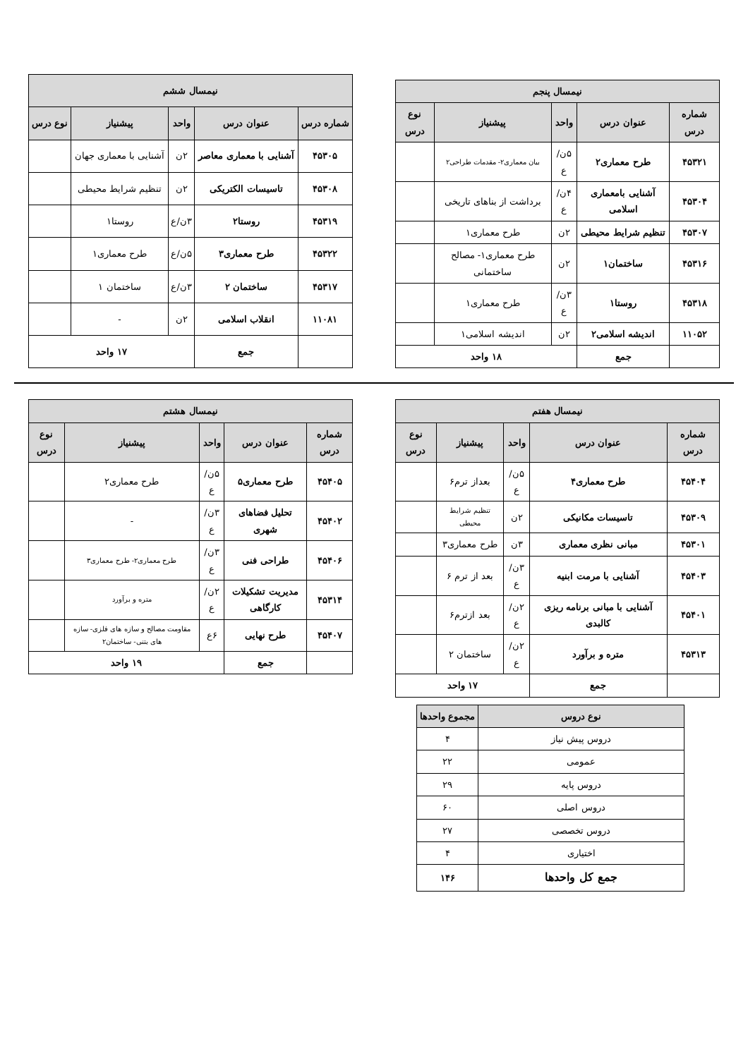| نیمسال پنجم | | | | |
| --- | --- | --- | --- | --- |
| شماره درس | عنوان درس | واحد | پیشنیاز | نوع درس |
| ۴۵۳۲۱ | طرح معماری۲ | ۵ن/ع | بیان معماری۲- مقدمات طراحی۲ | |
| ۴۵۳۰۴ | آشنایی بامعماری اسلامی | ۴ن/ع | برداشت از بناهای تاریخی | |
| ۴۵۳۰۷ | تنظیم شرایط محیطی | ۲ن | طرح معماری۱ | |
| ۴۵۳۱۶ | ساختمان۱ | ۲ن | طرح معماری۱- مصالح ساختمانی | |
| ۴۵۳۱۸ | روستا۱ | ۳ن/ع | طرح معماری۱ | |
| ۱۱۰۵۲ | اندیشه اسلامی۲ | ۲ن | اندیشه اسلامی۱ | |
| | جمع | ۱۸ واحد | | |
| نیمسال ششم | | | | |
| --- | --- | --- | --- | --- |
| شماره درس | عنوان درس | واحد | پیشنیاز | نوع درس |
| ۴۵۳۰۵ | آشنایی با معماری معاصر | ۲ن | آشنایی با معماری جهان | |
| ۴۵۳۰۸ | تاسیسات الکتریکی | ۲ن | تنظیم شرایط محیطی | |
| ۴۵۳۱۹ | روستا۲ | ۳ن/ع | روستا۱ | |
| ۴۵۳۲۲ | طرح معماری۳ | ۵ن/ع | طرح معماری۱ | |
| ۴۵۳۱۷ | ساختمان ۲ | ۳ن/ع | ساختمان ۱ | |
| ۱۱۰۸۱ | انقلاب اسلامی | ۲ن | - | |
| | جمع | ۱۷ واحد | | |
| نیمسال هفتم | | | | |
| --- | --- | --- | --- | --- |
| شماره درس | عنوان درس | واحد | پیشنیاز | نوع درس |
| ۴۵۴۰۴ | طرح معماری۴ | ۵ن/ع | بعداز ترم۶ | |
| ۴۵۳۰۹ | تاسیسات مکانیکی | ۲ن | تنظیم شرایط محیطی | |
| ۴۵۳۰۱ | مبانی نظری معماری | ۳ن | طرح معماری۳ | |
| ۴۵۴۰۳ | آشنایی با مرمت ابنیه | ۳ن/ع | بعد از ترم ۶ | |
| ۴۵۴۰۱ | آشنایی با مبانی برنامه ریزی کالبدی | ۲ن/ع | بعد ازترم۶ | |
| ۴۵۳۱۳ | متره و برآورد | ۲ن/ع | ساختمان ۲ | |
| | جمع | ۱۷ واحد | | |
| نیمسال هشتم | | | | |
| --- | --- | --- | --- | --- |
| شماره درس | عنوان درس | واحد | پیشنیاز | نوع درس |
| ۴۵۴۰۵ | طرح معماری۵ | ۵ن/ع | طرح معماری۲ | |
| ۴۵۴۰۲ | تحلیل فضاهای شهری | ۳ن/ع | - | |
| ۴۵۴۰۶ | طراحی فنی | ۳ن/ع | طرح معماری۲- طرح معماری۳ | |
| ۴۵۳۱۴ | مدیریت تشکیلات کارگاهی | ۲ن/ع | متره و برآورد | |
| ۴۵۴۰۷ | طرح نهایی | ۶ع | مقاومت مصالح و سازه های فلزی- سازه های بتنی- ساختمان۲ | |
| | جمع | ۱۹ واحد | | |
| نوع دروس | مجموع واحدها |
| --- | --- |
| دروس پیش نیاز | ۴ |
| عمومی | ۲۲ |
| دروس پایه | ۲۹ |
| دروس اصلی | ۶۰ |
| دروس تخصصی | ۲۷ |
| اختیاری | ۴ |
| جمع کل واحدها | ۱۴۶ |